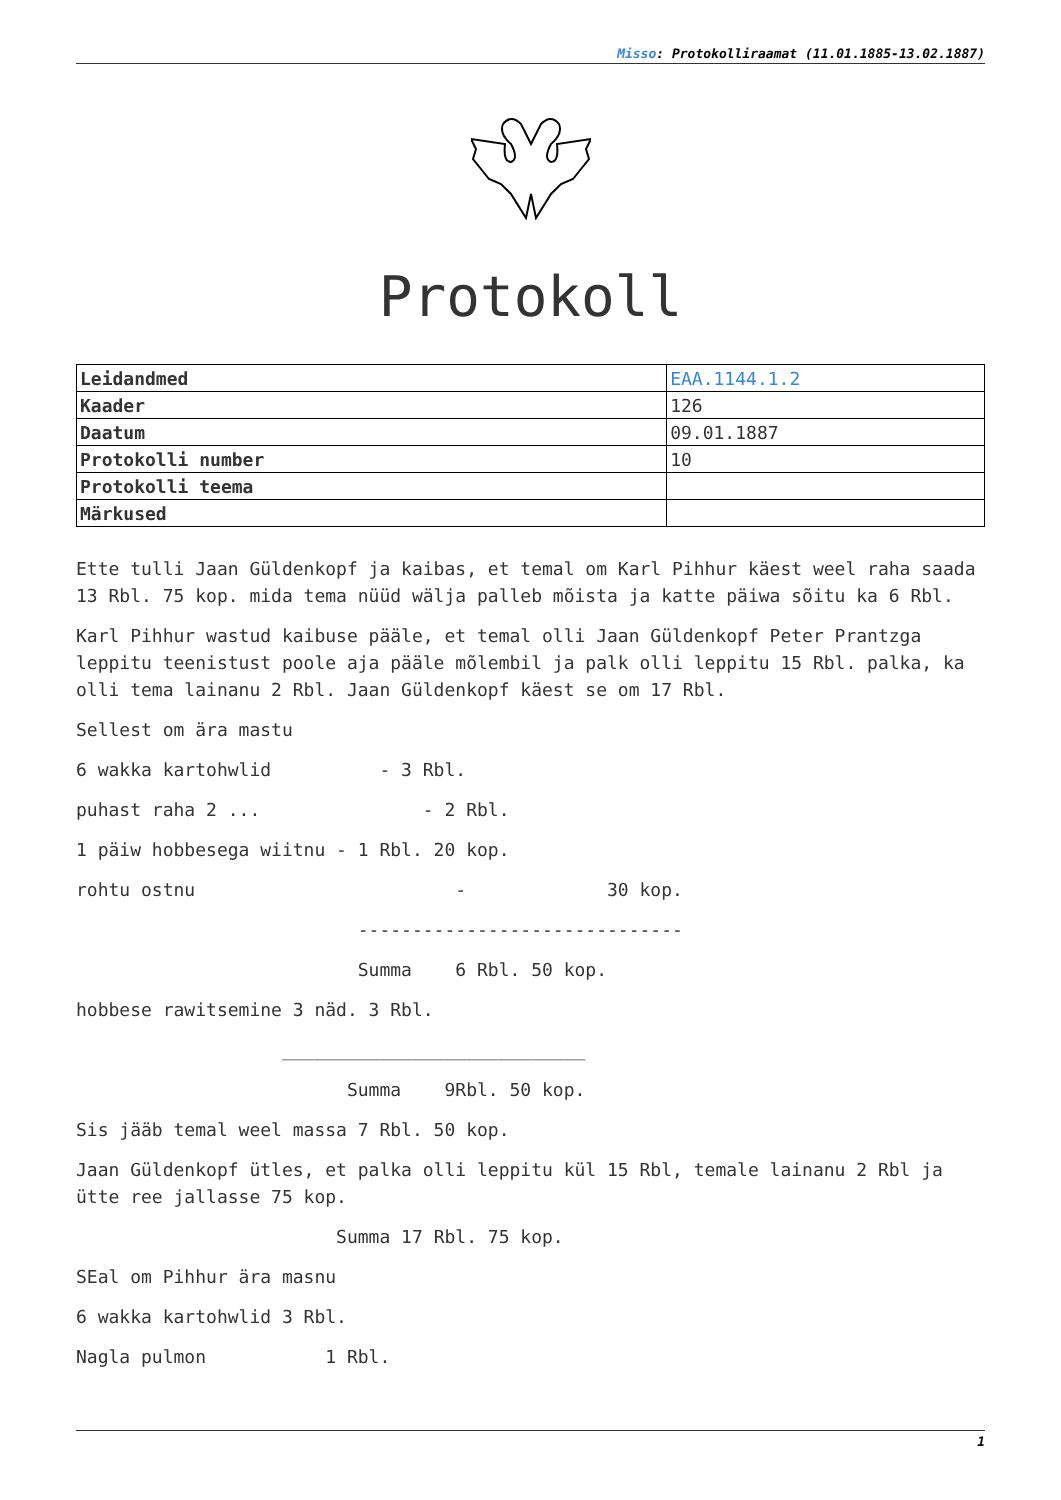Misso: Protokolliraamat (11.01.1885-13.02.1887)
Protokoll
| Leidandmed | EAA.1144.1.2 |
| Kaader | 126 |
| Daatum | 09.01.1887 |
| Protokolli number | 10 |
| Protokolli teema | |
| Märkused | |
Ette tulli Jaan Güldenkopf ja kaibas, et temal om Karl Pihhur käest weel raha saada 13 Rbl. 75 kop. mida tema nüüd wälja palleb mõista ja katte päiwa sõitu ka 6 Rbl.
Karl Pihhur wastud kaibuse pääle, et temal olli Jaan Güldenkopf Peter Prantzga leppitu teenistust poole aja pääle mõlembil ja palk olli leppitu 15 Rbl. palka, ka olli tema lainanu 2 Rbl. Jaan Güldenkopf käest se om 17 Rbl.
Sellest om ära mastu
6 wakka kartohwlid - 3 Rbl.
puhast raha 2 ... - 2 Rbl.
1 päiw hobbesega wiitnu - 1 Rbl. 20 kop.
rohtu ostnu - 30 kop.
------------------------------
Summa 6 Rbl. 50 kop.
hobbese rawitsemine 3 näd. 3 Rbl.
____________________________
Summa 9Rbl. 50 kop.
Sis jääb temal weel massa 7 Rbl. 50 kop.
Jaan Güldenkopf ütles, et palka olli leppitu kül 15 Rbl, temale lainanu 2 Rbl ja ütte ree jallasse 75 kop.
Summa 17 Rbl. 75 kop.
SEal om Pihhur ära masnu
6 wakka kartohwlid 3 Rbl.
Nagla pulmon 1 Rbl.
1